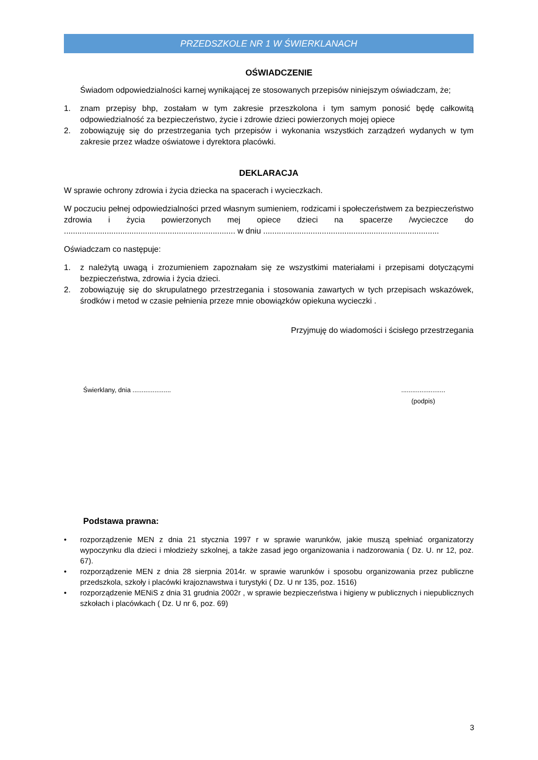PRZEDSZKOLE NR 1 W ŚWIERKLANACH
OŚWIADCZENIE
Świadom odpowiedzialności karnej wynikającej ze stosowanych przepisów niniejszym oświadczam, że;
1. znam przepisy bhp, zostałam w tym zakresie przeszkolona i tym samym ponosić będę całkowitą odpowiedzialność za bezpieczeństwo, życie i zdrowie dzieci powierzonych mojej opiece
2. zobowiązuję się do przestrzegania tych przepisów i wykonania wszystkich zarządzeń wydanych w tym zakresie przez władze oświatowe i dyrektora placówki.
DEKLARACJA
W sprawie ochrony zdrowia i życia dziecka na spacerach i wycieczkach.
W poczuciu pełnej odpowiedzialności przed własnym sumieniem, rodzicami i społeczeństwem za bezpieczeństwo zdrowia i życia powierzonych mej opiece dzieci na spacerze /wycieczce do ............................................................................ w dniu ..............................................................................
Oświadczam co następuje:
1. z należytą uwagą i zrozumieniem zapoznałam się ze wszystkimi materiałami i przepisami dotyczącymi bezpieczeństwa, zdrowia i życia dzieci.
2. zobowiązuję się do skrupulatnego przestrzegania i stosowania zawartych w tych przepisach wskazówek, środków i metod w czasie pełnienia przeze mnie obowiązków opiekuna wycieczki .
Przyjmuję do wiadomości i ścisłego przestrzegania
Świerklany, dnia .....................
........................
(podpis)
Podstawa prawna:
• rozporządzenie MEN z dnia 21 stycznia 1997 r w sprawie warunków, jakie muszą spełniać organizatorzy wypoczynku dla dzieci i młodzieży szkolnej, a także zasad jego organizowania i nadzorowania ( Dz. U. nr 12, poz. 67).
• rozporządzenie MEN z dnia 28 sierpnia 2014r. w sprawie warunków i sposobu organizowania przez publiczne przedszkola, szkoły i placówki krajoznawstwa i turystyki ( Dz. U nr 135, poz. 1516)
• rozporządzenie MENiS z dnia 31 grudnia 2002r , w sprawie bezpieczeństwa i higieny w publicznych i niepublicznych szkołach i placówkach ( Dz. U nr 6, poz. 69)
3